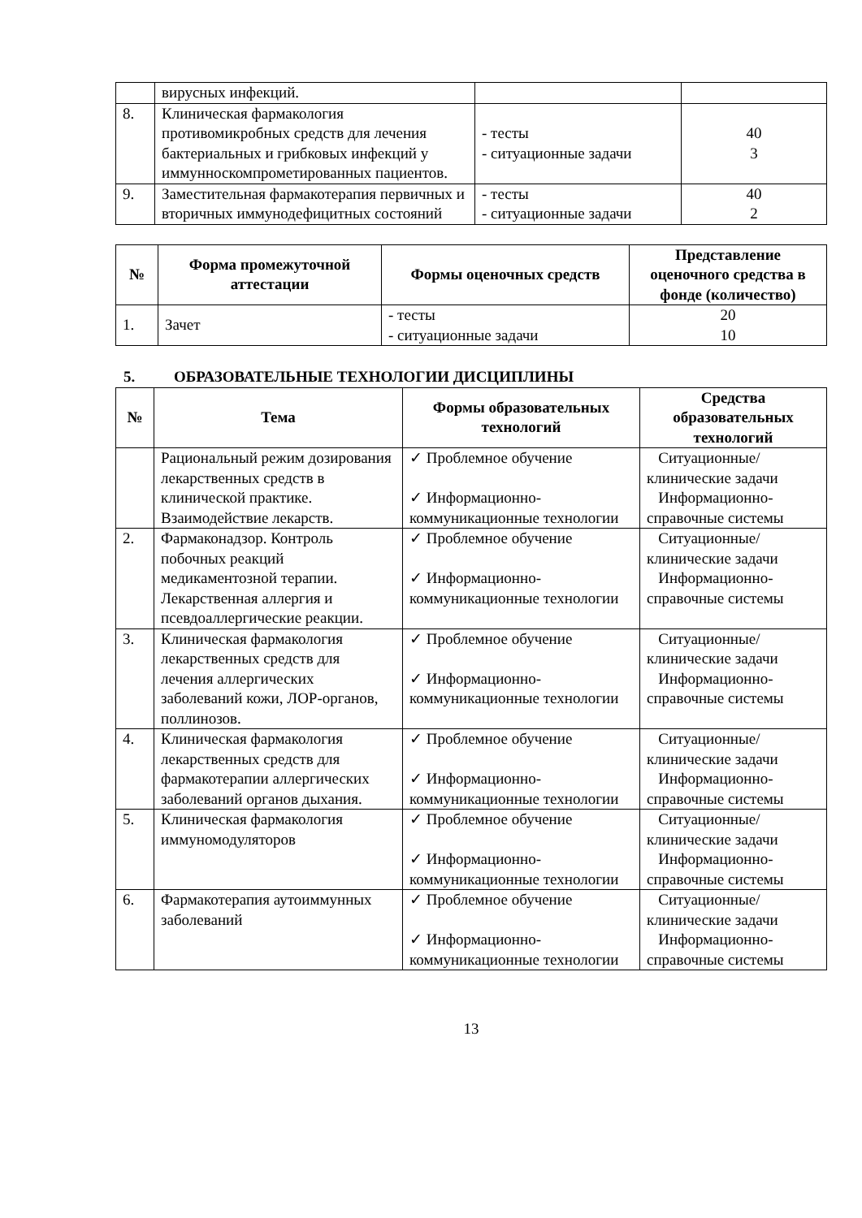| | вирусных инфекций. | | |
| 8. | Клиническая фармакология противомикробных средств для лечения бактериальных и грибковых инфекций у иммунноскомпрометированных пациентов. | - тесты - ситуационные задачи | 40 3 |
| 9. | Заместительная фармакотерапия первичных и вторичных иммунодефицитных состояний | - тесты - ситуационные задачи | 40 2 |
| № | Форма промежуточной аттестации | Формы оценочных средств | Представление оценочного средства в фонде (количество) |
| --- | --- | --- | --- |
| 1. | Зачет | - тесты - ситуационные задачи | 20 10 |
5. ОБРАЗОВАТЕЛЬНЫЕ ТЕХНОЛОГИИ ДИСЦИПЛИНЫ
| № | Тема | Формы образовательных технологий | Средства образовательных технологий |
| --- | --- | --- | --- |
| | Рациональный режим дозирования лекарственных средств в клинической практике. Взаимодействие лекарств. | ✓ Проблемное обучение ✓ Информационно-коммуникационные технологии | Ситуационные/клинические задачи Информационно-справочные системы |
| 2. | Фармаконадзор. Контроль побочных реакций медикаментозной терапии. Лекарственная аллергия и псевдоаллергические реакции. | ✓ Проблемное обучение ✓ Информационно-коммуникационные технологии | Ситуационные/клинические задачи Информационно-справочные системы |
| 3. | Клиническая фармакология лекарственных средств для лечения аллергических заболеваний кожи, ЛОР-органов, поллинозов. | ✓ Проблемное обучение ✓ Информационно-коммуникационные технологии | Ситуационные/клинические задачи Информационно-справочные системы |
| 4. | Клиническая фармакология лекарственных средств для фармакотерапии аллергических заболеваний органов дыхания. | ✓ Проблемное обучение ✓ Информационно-коммуникационные технологии | Ситуационные/клинические задачи Информационно-справочные системы |
| 5. | Клиническая фармакология иммуномодуляторов | ✓ Проблемное обучение ✓ Информационно-коммуникационные технологии | Ситуационные/клинические задачи Информационно-справочные системы |
| 6. | Фармакотерапия аутоиммунных заболеваний | ✓ Проблемное обучение ✓ Информационно-коммуникационные технологии | Ситуационные/клинические задачи Информационно-справочные системы |
13